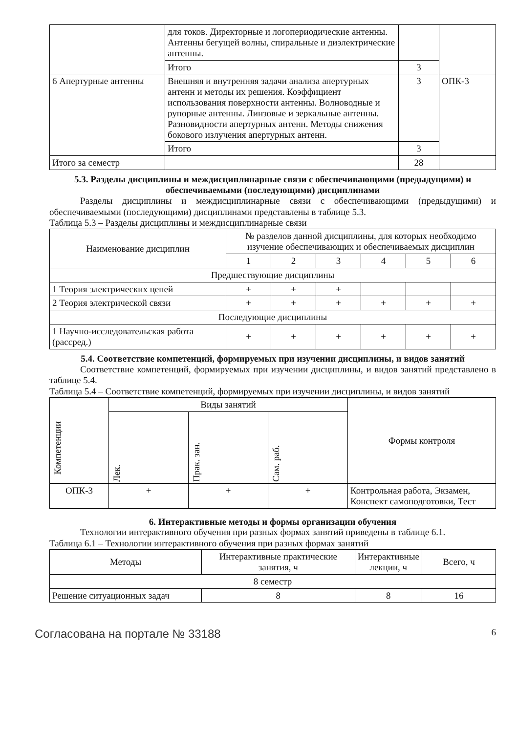| | для токов. Директорные и логопериодические антенны. Антенны бегущей волны, спиральные и диэлектрические антенны. | | |
| | Итого | 3 | |
| 6 Апертурные антенны | Внешняя и внутренняя задачи анализа апертурных антенн и методы их решения. Коэффициент использования поверхности антенны. Волноводные и рупорные антенны. Линзовые и зеркальные антенны. Разновидности апертурных антенн. Методы снижения бокового излучения апертурных антенн. | 3 | ОПК-3 |
| | Итого | 3 | |
| Итого за семестр | | 28 | |
5.3. Разделы дисциплины и междисциплинарные связи с обеспечивающими (предыдущими) и обеспечиваемыми (последующими) дисциплинами
Разделы дисциплины и междисциплинарные связи с обеспечивающими (предыдущими) и обеспечиваемыми (последующими) дисциплинами представлены в таблице 5.3.
Таблица 5.3 – Разделы дисциплины и междисциплинарные связи
| Наименование дисциплин | № разделов данной дисциплины, для которых необходимо изучение обеспечивающих и обеспечиваемых дисциплин | | | | | |
| --- | --- | --- | --- | --- | --- | --- |
| | 1 | 2 | 3 | 4 | 5 | 6 |
| Предшествующие дисциплины | | | | | | |
| 1 Теория электрических цепей | + | + | + | | | |
| 2 Теория электрической связи | + | + | + | + | + | + |
| Последующие дисциплины | | | | | | |
| 1 Научно-исследовательская работа (рассред.) | + | + | + | + | + | + |
5.4. Соответствие компетенций, формируемых при изучении дисциплины, и видов занятий
Соответствие компетенций, формируемых при изучении дисциплины, и видов занятий представлено в таблице 5.4.
Таблица 5.4 – Соответствие компетенций, формируемых при изучении дисциплины, и видов занятий
| Компетенции | Виды занятий | | | Формы контроля |
| --- | --- | --- | --- | --- |
| | Лек. | Прак. зан. | Сам. раб. | |
| ОПК-3 | + | + | + | Контрольная работа, Экзамен, Конспект самоподготовки, Тест |
6. Интерактивные методы и формы организации обучения
Технологии интерактивного обучения при разных формах занятий приведены в таблице 6.1.
Таблица 6.1 – Технологии интерактивного обучения при разных формах занятий
| Методы | Интерактивные практические занятия, ч | Интерактивные лекции, ч | Всего, ч |
| --- | --- | --- | --- |
| 8 семестр | | | |
| Решение ситуационных задач | 8 | 8 | 16 |
Согласована на портале № 33188 6